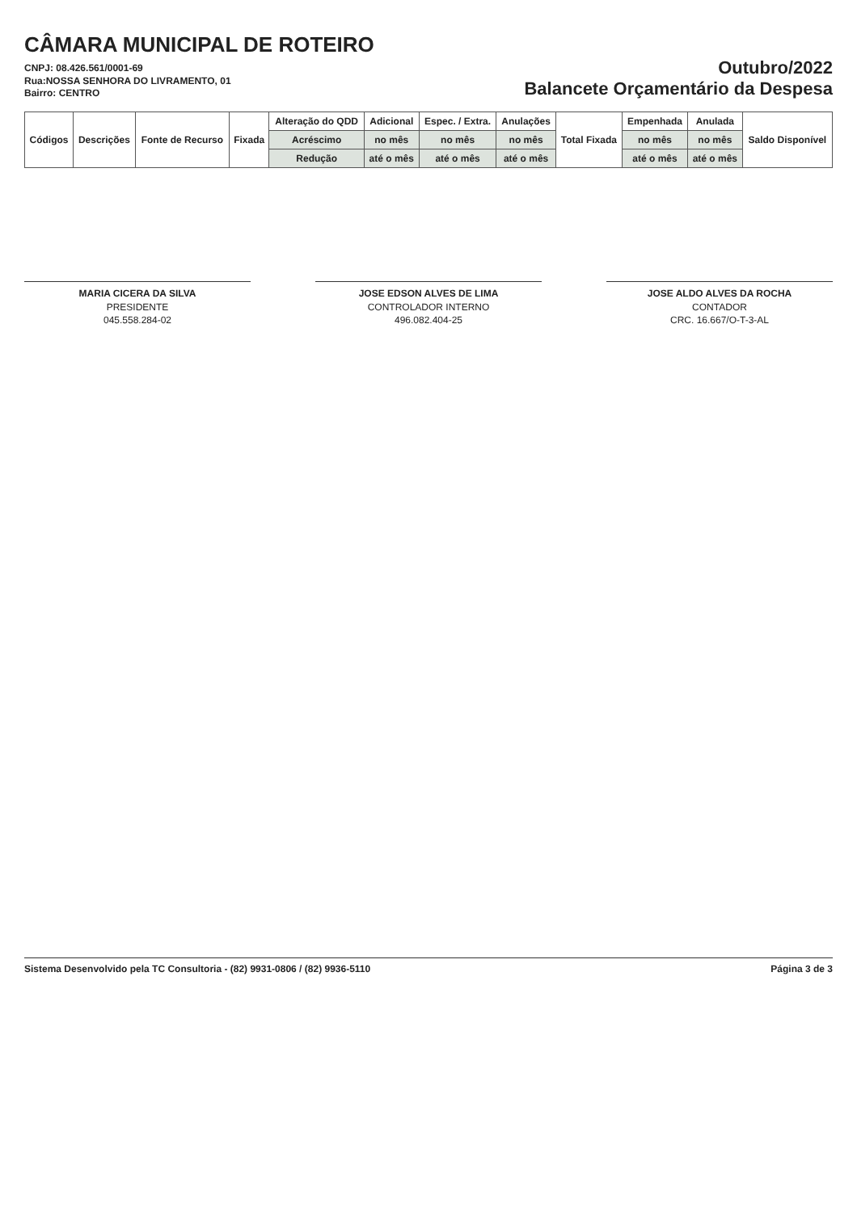CÂMARA MUNICIPAL DE ROTEIRO
CNPJ: 08.426.561/0001-69
Rua:NOSSA SENHORA DO LIVRAMENTO, 01
Bairro: CENTRO
Outubro/2022
Balancete Orçamentário da Despesa
| Códigos | Descrições | Fonte de Recurso | Fixada | Alteração do QDD | Adicional | Espec. / Extra. | Anulações | Total Fixada | Empenhada | Anulada | Saldo Disponível |
| --- | --- | --- | --- | --- | --- | --- | --- | --- | --- | --- | --- |
| | | | | Acréscimo | no mês | no mês | no mês | | no mês | no mês | |
| | | | | Redução | até o mês | até o mês | até o mês | | até o mês | até o mês | |
MARIA CICERA DA SILVA
PRESIDENTE
045.558.284-02
JOSE EDSON ALVES DE LIMA
CONTROLADOR INTERNO
496.082.404-25
JOSE ALDO ALVES DA ROCHA
CONTADOR
CRC. 16.667/O-T-3-AL
Sistema Desenvolvido pela TC Consultoria - (82) 9931-0806 / (82) 9936-5110 Página 3 de 3